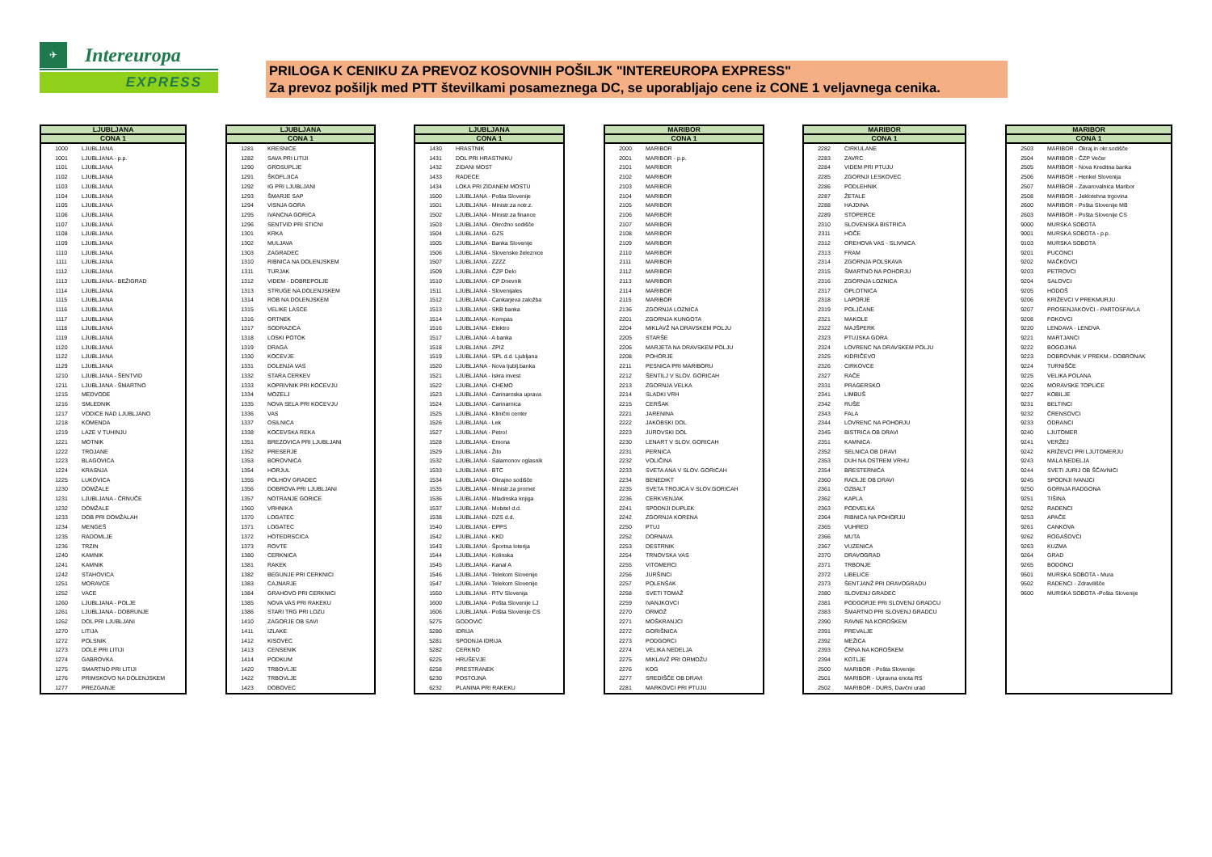✈
Intereuropa
EXPRESS
PRILOGA K CENIKU ZA PREVOZ KOSOVNIH POŠILJK "INTEREUROPA EXPRESS"
Za prevoz pošiljk med PTT številkami posameznega DC, se uporabljajo cene iz CONE 1 veljavnega cenika.
| LJUBLJANA | |
| --- | --- |
| CONA 1 | |
| 1000 | LJUBLJANA |
| 1001 | LJUBLJANA - p.p. |
| 1101 | LJUBLJANA |
| 1102 | LJUBLJANA |
| 1103 | LJUBLJANA |
| 1104 | LJUBLJANA |
| 1105 | LJUBLJANA |
| 1106 | LJUBLJANA |
| 1107 | LJUBLJANA |
| 1108 | LJUBLJANA |
| 1109 | LJUBLJANA |
| 1110 | LJUBLJANA |
| 1111 | LJUBLJANA |
| 1112 | LJUBLJANA |
| 1113 | LJUBLJANA - BEŽIGRAD |
| 1114 | LJUBLJANA |
| 1115 | LJUBLJANA |
| 1116 | LJUBLJANA |
| 1117 | LJUBLJANA |
| 1118 | LJUBLJANA |
| 1119 | LJUBLJANA |
| 1120 | LJUBLJANA |
| 1122 | LJUBLJANA |
| 1129 | LJUBLJANA |
| 1210 | LJUBLJANA - ŠENTVID |
| 1211 | LJUBLJANA - ŠMARTNO |
| 1215 | MEDVODE |
| 1216 | SMLEDNIK |
| 1217 | VODICE NAD LJUBLJANO |
| 1218 | KOMENDA |
| 1219 | LAZE V TUHINJU |
| 1221 | MOTNIK |
| 1222 | TROJANE |
| 1223 | BLAGOVICA |
| 1224 | KRASNJA |
| 1225 | LUKOVICA |
| 1230 | DOMŽALE |
| 1231 | LJUBLJANA - ČRNUČE |
| 1232 | DOMŽALE |
| 1233 | DOB PRI DOMŽALAH |
| 1234 | MENGEŠ |
| 1235 | RADOMLJE |
| 1236 | TRZIN |
| 1240 | KAMNIK |
| 1241 | KAMNIK |
| 1242 | STAHOVICA |
| 1251 | MORAVCE |
| 1252 | VACE |
| 1260 | LJUBLJANA - POLJE |
| 1261 | LJUBLJANA - DOBRUNJE |
| 1262 | DOL PRI LJUBLJANI |
| 1270 | LITIJA |
| 1272 | POLSNIK |
| 1273 | DOLE PRI LITIJI |
| 1274 | GABROVKA |
| 1275 | SMARTNO PRI LITIJI |
| 1276 | PRIMSKOVO NA DOLENJSKEM |
| 1277 | PREZGANJE |
| LJUBLJANA | |
| --- | --- |
| CONA 1 | |
| 1281 | KRESNICE |
| 1282 | SAVA PRI LITIJI |
| 1290 | GROSUPLJE |
| 1291 | ŠKOFLJICA |
| 1292 | IG PRI LJUBLJANI |
| 1293 | ŠMARJE SAP |
| 1294 | VISNJA GORA |
| 1295 | IVANCNA GORICA |
| 1296 | SENTVID PRI STICNI |
| 1301 | KRKA |
| 1302 | MULJAVA |
| 1303 | ZAGRADEC |
| 1310 | RIBNICA NA DOLENJSKEM |
| 1311 | TURJAK |
| 1312 | VIDEM - DOBREPOLJE |
| 1313 | STRUGE NA DOLENJSKEM |
| 1314 | ROB NA DOLENJSKEM |
| 1315 | VELIKE LASCE |
| 1316 | ORTNEK |
| 1317 | SODRAZICA |
| 1318 | LOSKI POTOK |
| 1319 | DRAGA |
| 1330 | KOCEVJE |
| 1331 | DOLENJA VAS |
| 1332 | STARA CERKEV |
| 1333 | KOPRIVNIK PRI KOCEVJU |
| 1334 | MOZELJ |
| 1335 | NOVA SELA PRI KOCEVJU |
| 1336 | VAS |
| 1337 | OSILNICA |
| 1338 | KOCEVSKA REKA |
| 1351 | BREZOVICA PRI LJUBLJANI |
| 1352 | PRESERJE |
| 1353 | BOROVNICA |
| 1354 | HORJUL |
| 1355 | POLHOV GRADEC |
| 1356 | DOBROVA PRI LJUBLJANI |
| 1357 | NOTRANJE GORICE |
| 1360 | VRHNIKA |
| 1370 | LOGATEC |
| 1371 | LOGATEC |
| 1372 | HOTEDRSCICA |
| 1373 | ROVTE |
| 1380 | CERKNICA |
| 1381 | RAKEK |
| 1382 | BEGUNJE PRI CERKNICI |
| 1383 | CAJNARJE |
| 1384 | GRAHOVO PRI CERKNICI |
| 1385 | NOVA VAS PRI RAKEKU |
| 1386 | STARI TRG PRI LOZU |
| 1410 | ZAGORJE OB SAVI |
| 1411 | IZLAKE |
| 1412 | KISOVEC |
| 1413 | CENSENIK |
| 1414 | PODKUM |
| 1420 | TRBOVLJE |
| 1422 | TRBOVLJE |
| 1423 | DOBOVEC |
| LJUBLJANA | |
| --- | --- |
| CONA 1 | |
| 1430 | HRASTNIK |
| 1431 | DOL PRI HRASTNIKU |
| 1432 | ZIDANI MOST |
| 1433 | RADECE |
| 1434 | LOKA PRI ZIDANEM MOSTU |
| 1500 | LJUBLJANA - Pošta Slovenije |
| 1501 | LJUBLJANA - Ministr.za notr.z. |
| 1502 | LJUBLJANA - Ministr.za finance |
| 1503 | LJUBLJANA - Okrožno sodišče |
| 1504 | LJUBLJANA - GZS |
| 1505 | LJUBLJANA - Banka Slovenije |
| 1506 | LJUBLJANA - Slovenske železnice |
| 1507 | LJUBLJANA - ZZZZ |
| 1509 | LJUBLJANA - ČZP Delo |
| 1510 | LJUBLJANA - CP Dnevnik |
| 1511 | LJUBLJANA - Slovenijales |
| 1512 | LJUBLJANA - Cankarjeva založba |
| 1513 | LJUBLJANA - SKB banka |
| 1514 | LJUBLJANA - Kompas |
| 1516 | LJUBLJANA - Elektro |
| 1517 | LJUBLJANA - A banka |
| 1518 | LJUBLJANA - ZPIZ |
| 1519 | LJUBLJANA - SPL d.d. Ljubljana |
| 1520 | LJUBLJANA - Nova ljublj.banka |
| 1521 | LJUBLJANA - Iskra invest |
| 1522 | LJUBLJANA - CHEMO |
| 1523 | LJUBLJANA - Carinarnska uprava |
| 1524 | LJUBLJANA - Carinarnica |
| 1525 | LJUBLJANA - Klinični center |
| 1526 | LJUBLJANA - Lek |
| 1527 | LJUBLJANA - Petrol |
| 1528 | LJUBLJANA - Emona |
| 1529 | LJUBLJANA - Žito |
| 1532 | LJUBLJANA - Salamonov oglasnik |
| 1533 | LJUBLJANA - BTC |
| 1534 | LJUBLJANA - Okrajno sodišče |
| 1535 | LJUBLJANA - Ministr.za promet |
| 1536 | LJUBLJANA - Mladinska knjiga |
| 1537 | LJUBLJANA - Mobitel d.d. |
| 1538 | LJUBLJANA - DZS d.d. |
| 1540 | LJUBLJANA - EPPS |
| 1542 | LJUBLJANA - KKD |
| 1543 | LJUBLJANA - Športna loterija |
| 1544 | LJUBLJANA - Kolinska |
| 1545 | LJUBLJANA - Kanal A |
| 1546 | LJUBLJANA - Telekom Slovenije |
| 1547 | LJUBLJANA - Telekom Slovenije |
| 1550 | LJUBLJANA - RTV Slovenija |
| 1600 | LJUBLJANA - Pošta Slovenije LJ |
| 1606 | LJUBLJANA - Pošta Slovenije CS |
| 5275 | GODOVIC |
| 5280 | IDRIJA |
| 5281 | SPODNJA IDRIJA |
| 5282 | CERKNO |
| 6225 | HRUŠEVJE |
| 6258 | PRESTRANEK |
| 6230 | POSTOJNA |
| 6232 | PLANINA PRI RAKEKU |
| MARIBOR | |
| --- | --- |
| CONA 1 | |
| 2000 | MARIBOR |
| 2001 | MARIBOR - p.p. |
| 2101 | MARIBOR |
| 2102 | MARIBOR |
| 2103 | MARIBOR |
| 2104 | MARIBOR |
| 2105 | MARIBOR |
| 2106 | MARIBOR |
| 2107 | MARIBOR |
| 2108 | MARIBOR |
| 2109 | MARIBOR |
| 2110 | MARIBOR |
| 2111 | MARIBOR |
| 2112 | MARIBOR |
| 2113 | MARIBOR |
| 2114 | MARIBOR |
| 2115 | MARIBOR |
| 2136 | ZGORNJA LOZNICA |
| 2201 | ZGORNJA KUNGOTA |
| 2204 | MIKLAVŽ NA DRAVSKEM POLJU |
| 2205 | STARŠE |
| 2206 | MARJETA NA DRAVSKEM POLJU |
| 2208 | POHORJE |
| 2211 | PESNICA PRI MARIBORU |
| 2212 | ŠENTILJ V SLOV. GORICAH |
| 2213 | ZGORNJA VELKA |
| 2214 | SLADKI VRH |
| 2215 | CERŠAK |
| 2221 | JARENINA |
| 2222 | JAKOBSKI DOL |
| 2223 | JUROVSKI DOL |
| 2230 | LENART V SLOV. GORICAH |
| 2231 | PERNICA |
| 2232 | VOLIČINA |
| 2233 | SVETA ANA V SLOV. GORICAH |
| 2234 | BENEDIKT |
| 2235 | SVETA TROJICA V SLOV.GORICAH |
| 2236 | CERKVENJAK |
| 2241 | SPODNJI DUPLEK |
| 2242 | ZGORNJA KORENA |
| 2250 | PTUJ |
| 2252 | DORNAVA |
| 2253 | DESTRNIK |
| 2254 | TRNOVSKA VAS |
| 2255 | VITOMERCI |
| 2256 | JURŠINCI |
| 2257 | POLENŠAK |
| 2258 | SVETI TOMAŽ |
| 2259 | IVANJKOVCI |
| 2270 | ORMOŽ |
| 2271 | MOŠKRANJCI |
| 2272 | GORIŠNICA |
| 2273 | PODGORCI |
| 2274 | VELIKA NEDELJA |
| 2275 | MIKLAVŽ PRI ORMOŽU |
| 2276 | KOG |
| 2277 | SREDIŠČE OB DRAVI |
| 2281 | MARKOVCI PRI PTUJU |
| MARIBOR | |
| --- | --- |
| CONA 1 | |
| 2282 | CIRKULANE |
| 2283 | ZAVRC |
| 2284 | VIDEM PRI PTUJU |
| 2285 | ZGORNJI LESKOVEC |
| 2286 | PODLEHNIK |
| 2287 | ŽETALE |
| 2288 | HAJDINA |
| 2289 | STOPERCE |
| 2310 | SLOVENSKA BISTRICA |
| 2311 | HOČE |
| 2312 | OREHOVA VAS - SLIVNICA |
| 2313 | FRAM |
| 2314 | ZGORNJA POLSKAVA |
| 2315 | ŠMARTNO NA POHORJU |
| 2316 | ZGORNJA LOZNICA |
| 2317 | OPLOTNICA |
| 2318 | LAPORJE |
| 2319 | POLJČANE |
| 2321 | MAKOLE |
| 2322 | MAJŠPERK |
| 2323 | PTUJSKA GORA |
| 2324 | LOVRENC NA DRAVSKEM POLJU |
| 2325 | KIDRIČEVO |
| 2326 | CIRKOVCE |
| 2327 | RAČE |
| 2331 | PRAGERSKO |
| 2341 | LIMBUŠ |
| 2342 | RUŠE |
| 2343 | FALA |
| 2344 | LOVRENC NA POHORJU |
| 2345 | BISTRICA OB DRAVI |
| 2351 | KAMNICA |
| 2352 | SELNICA OB DRAVI |
| 2353 | DUH NA OSTREM VRHU |
| 2354 | BRESTERNICA |
| 2360 | RADLJE OB DRAVI |
| 2361 | OZBALT |
| 2362 | KAPLA |
| 2363 | PODVELKA |
| 2364 | RIBNICA NA POHORJU |
| 2365 | VUHRED |
| 2366 | MUTA |
| 2367 | VUZENICA |
| 2370 | DRAVOGRAD |
| 2371 | TRBONJE |
| 2372 | LIBELICE |
| 2373 | ŠENTJANŽ PRI DRAVOGRADU |
| 2380 | SLOVENJ GRADEC |
| 2381 | PODGORJE PRI SLOVENJ GRADCU |
| 2383 | ŠMARTNO PRI SLOVENJ GRADCU |
| 2390 | RAVNE NA KOROŠKEM |
| 2391 | PREVALJE |
| 2392 | MEŽICA |
| 2393 | ČRNA NA KOROŠKEM |
| 2394 | KOTLJE |
| 2500 | MARIBOR - Pošta Slovenije |
| 2501 | MARIBOR - Upravna enota RS |
| 2502 | MARIBOR - DURS, Davčni urad |
| MARIBOR | |
| --- | --- |
| CONA 1 | |
| 2503 | MARIBOR - Okraj.in okr.sodišče |
| 2504 | MARIBOR - ČZP Večer |
| 2505 | MARIBOR - Nova Kreditna banka |
| 2506 | MARIBOR - Henkel Slovenija |
| 2507 | MARIBOR - Zavarovalnica Maribor |
| 2508 | MARIBOR - Jeklotehna trgovina |
| 2600 | MARIBOR - Pošta Slovenije MB |
| 2603 | MARIBOR - Pošta Slovenije CS |
| 9000 | MURSKA SOBOTA |
| 9001 | MURSKA SOBOTA - p.p. |
| 9103 | MURSKA SOBOTA |
| 9201 | PUCONCI |
| 9202 | MAČKOVCI |
| 9203 | PETROVCI |
| 9204 | SALOVCI |
| 9205 | HODOŠ |
| 9206 | KRIŽEVCI V PREKMURJU |
| 9207 | PROSENJAKOVCI - PARTOSFAVLA |
| 9208 | FOKOVCI |
| 9220 | LENDAVA - LENDVA |
| 9221 | MARTJANCI |
| 9222 | BOGOJINA |
| 9223 | DOBROVNIK V PREKM.- DOBRONAK |
| 9224 | TURNIŠČE |
| 9225 | VELIKA POLANA |
| 9226 | MORAVSKE TOPLICE |
| 9227 | KOBILJE |
| 9231 | BELTINCI |
| 9232 | ČRENSOVCI |
| 9233 | ODRANCI |
| 9240 | LJUTOMER |
| 9241 | VERŽEJ |
| 9242 | KRIŽEVCI PRI LJUTOMERJU |
| 9243 | MALA NEDELJA |
| 9244 | SVETI JURIJ OB ŠČAVNICI |
| 9245 | SPODNJI IVANJCI |
| 9250 | GORNJA RADGONA |
| 9251 | TIŠINA |
| 9252 | RADENCI |
| 9253 | APAČE |
| 9261 | CANKOVA |
| 9262 | ROGAŠOVCI |
| 9263 | KUZMA |
| 9264 | GRAD |
| 9265 | BODONCI |
| 9501 | MURSKA SOBOTA - Mura |
| 9502 | RADENCI - Zdravilišče |
| 9600 | MURSKA SOBOTA -Pošta Slovenije |